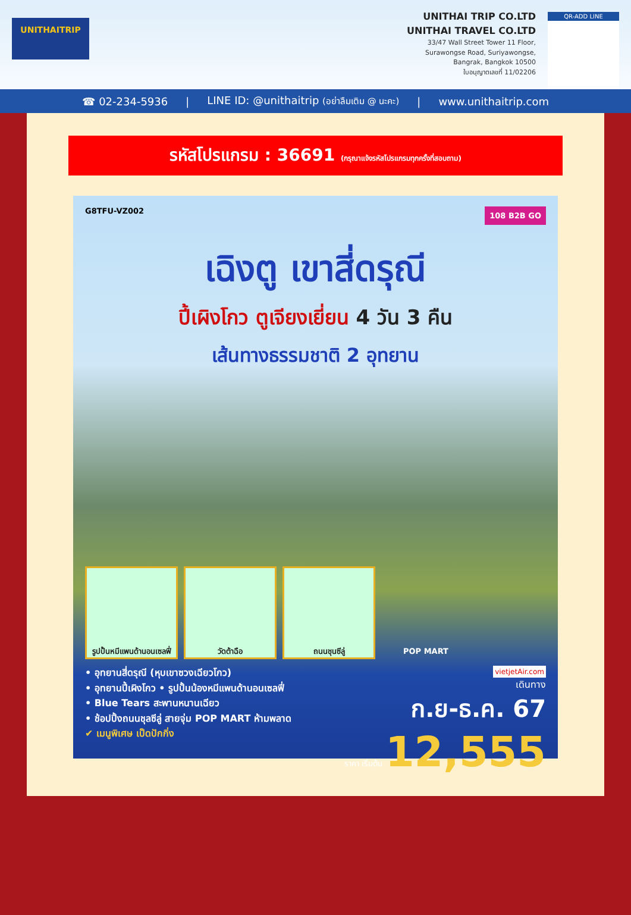UNITHAITRIP
UNITHAI TRIP CO.LTD
UNITHAI TRAVEL CO.LTD
33/47 Wall Street Tower 11 Floor,
Surawongse Road, Suriyawongse,
Bangrak, Bangkok 10500
ใบอนุญาตเลขที่ 11/02206
QR-ADD LINE
☎ 02-234-5936 | LINE ID: @unithaitrip (อย่าลืมเติม @ นะคะ) | www.unithaitrip.com
รหัสโปรแกรม : 36691 (กรุณาแจ้งรหัสโปรแกรมทุกครั้งที่สอบถาม)
G8TFU-VZ002 108 B2B GO
เฉิงตู เขาสี่ดรุณี
ปี้เผิงโกว ตูเจียงเยี่ยน 4 วัน 3 คืน
เส้นทางธรรมชาติ 2 อุทยาน
รูปปั้นหมีแพนด้านอนเซลฟี่
วัดต้าฉือ ถนนชุนซีลู่ POP MART
• อุทยานสี่ดรุณี (หุบเขาซวงเฉียวโกว)
• อุทยานปี้เผิงโกว • รูปปั้นน้องหมีแพนด้านอนเซลฟี่
• Blue Tears สะพานหนานเฉียว
• ช้อปปิ้งถนนชุลซีลู่ สายจุ่ม POP MART ห้ามพลาด
✔ เมนูพิเศษ เป็ดปักกิ่ง
vietjetAir.com
เดินทาง
ก.ย-ธ.ค. 67
ราคา เริ่มต้น 12,555